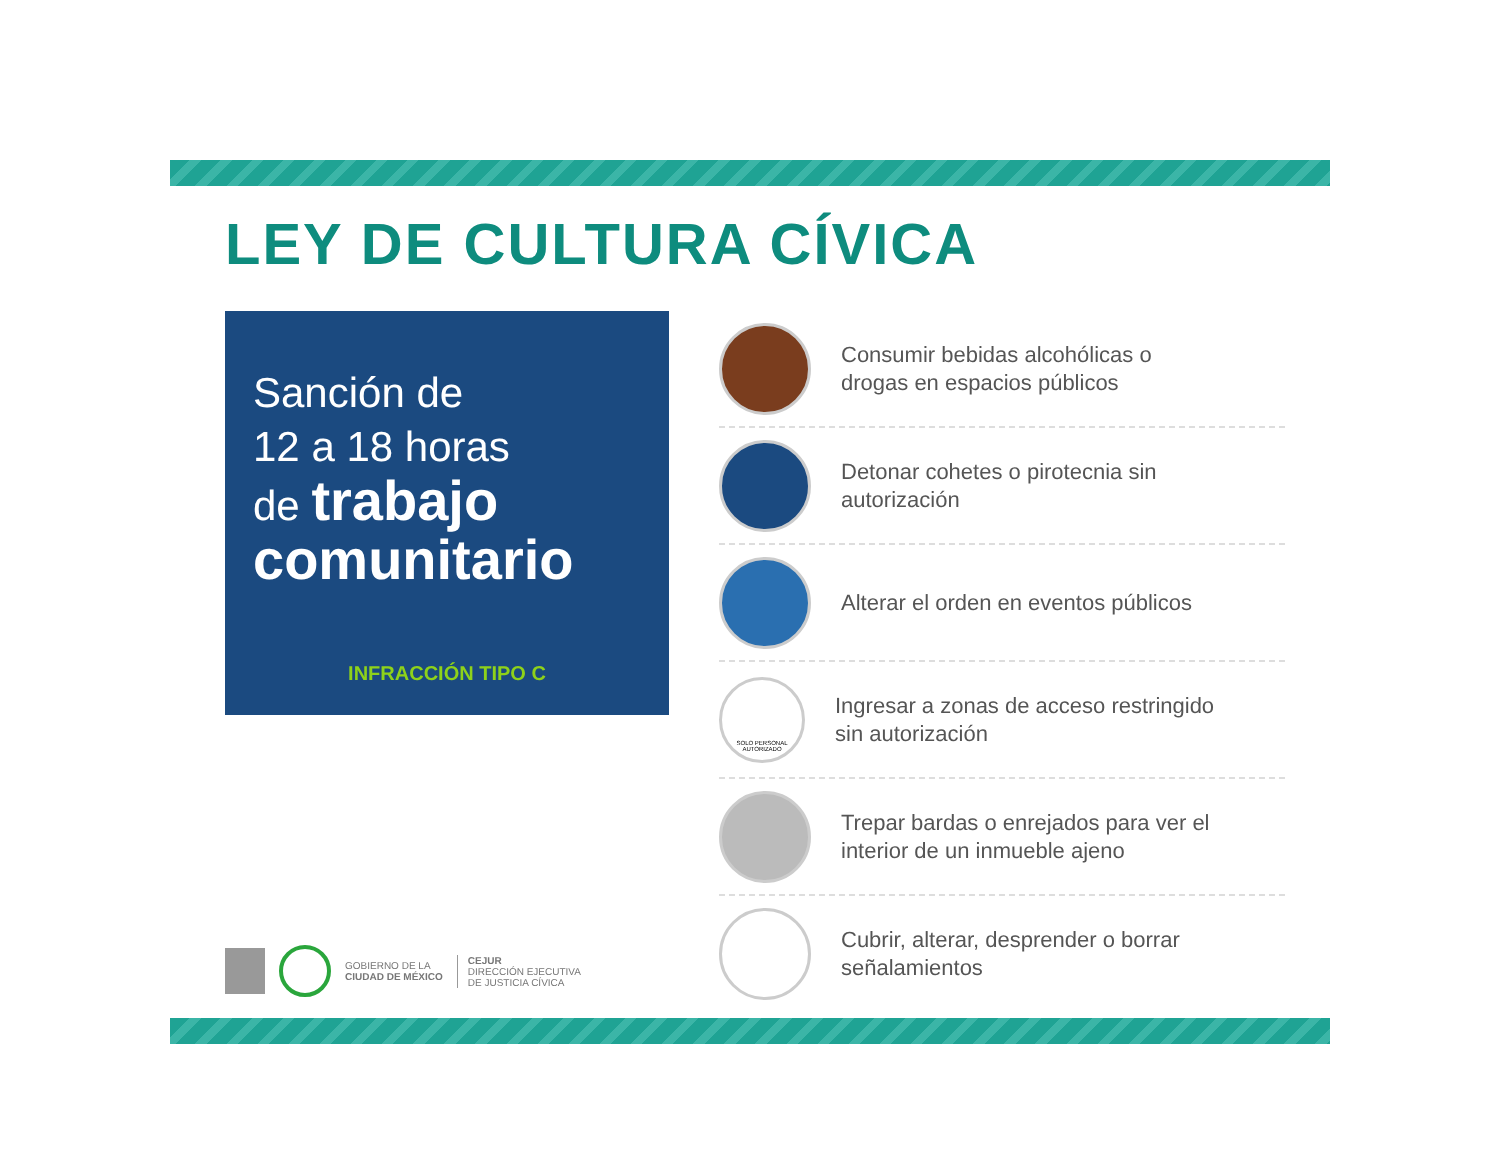LEY DE CULTURA CÍVICA
Sanción de
12 a 18 horas
de trabajo
comunitario
INFRACCIÓN TIPO C
GOBIERNO DE LA
CIUDAD DE MÉXICO
CEJUR
DIRECCIÓN EJECUTIVA
DE JUSTICIA CÍVICA
Consumir bebidas alcohólicas o
drogas en espacios públicos
Detonar cohetes o pirotecnia sin
autorización
Alterar el orden en eventos públicos
SOLO PERSONAL AUTORIZADO
Ingresar a zonas de acceso restringido
sin autorización
Trepar bardas o enrejados para ver el
interior de un inmueble ajeno
Cubrir, alterar, desprender o borrar
señalamientos